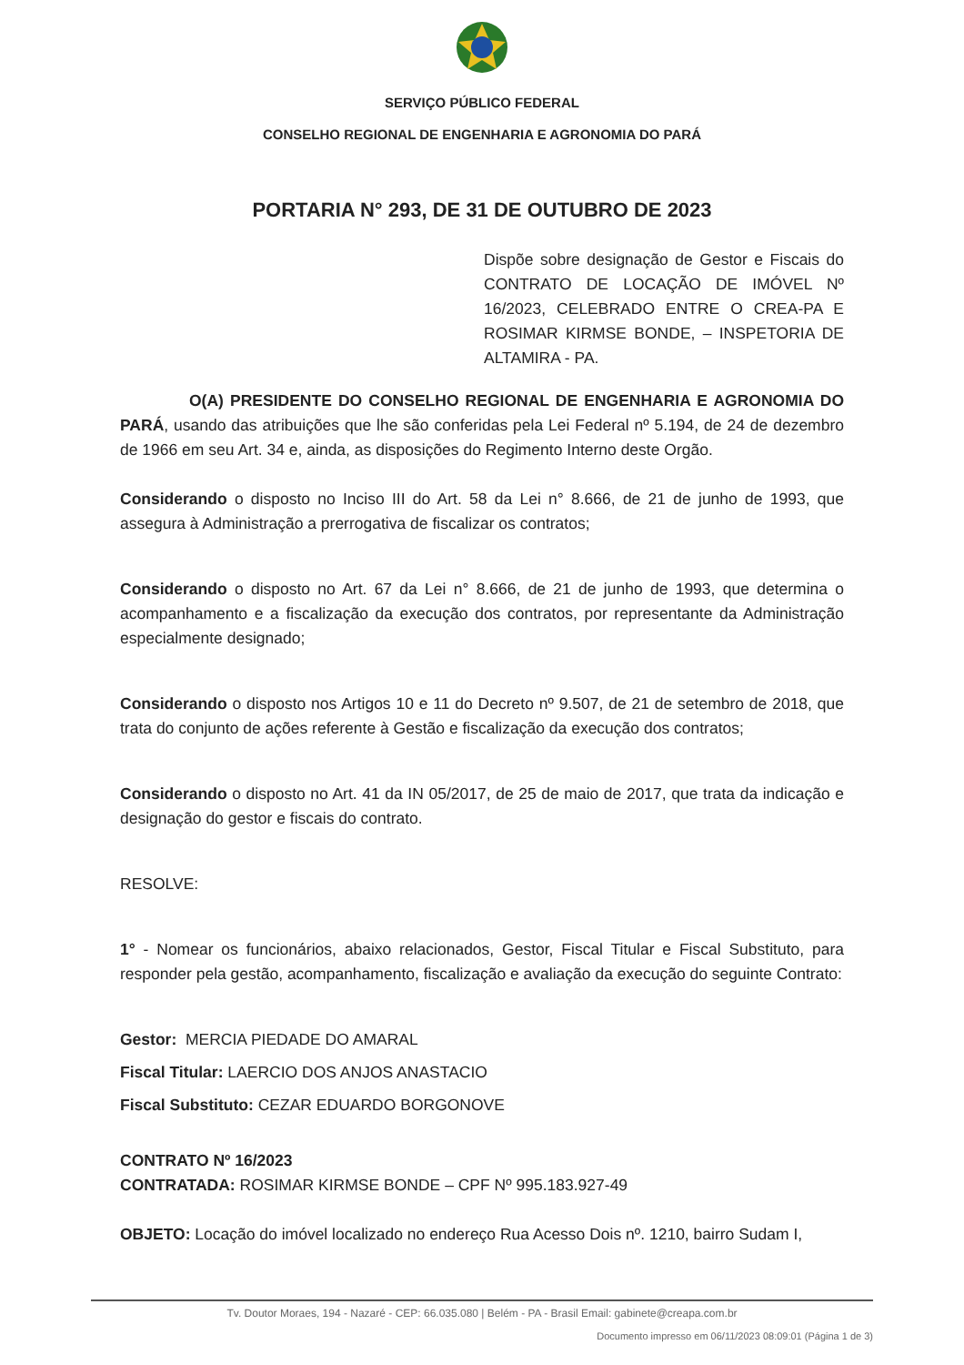SERVIÇO PÚBLICO FEDERAL
CONSELHO REGIONAL DE ENGENHARIA E AGRONOMIA DO PARÁ
PORTARIA N° 293, DE 31 DE OUTUBRO DE 2023
Dispõe sobre designação de Gestor e Fiscais do CONTRATO DE LOCAÇÃO DE IMÓVEL Nº 16/2023, CELEBRADO ENTRE O CREA-PA E ROSIMAR KIRMSE BONDE, – INSPETORIA DE ALTAMIRA - PA.
O(A) PRESIDENTE DO CONSELHO REGIONAL DE ENGENHARIA E AGRONOMIA DO PARÁ, usando das atribuições que lhe são conferidas pela Lei Federal nº 5.194, de 24 de dezembro de 1966 em seu Art. 34 e, ainda, as disposições do Regimento Interno deste Orgão.
Considerando o disposto no Inciso III do Art. 58 da Lei n° 8.666, de 21 de junho de 1993, que assegura à Administração a prerrogativa de fiscalizar os contratos;
Considerando o disposto no Art. 67 da Lei n° 8.666, de 21 de junho de 1993, que determina o acompanhamento e a fiscalização da execução dos contratos, por representante da Administração especialmente designado;
Considerando o disposto nos Artigos 10 e 11 do Decreto nº 9.507, de 21 de setembro de 2018, que trata do conjunto de ações referente à Gestão e fiscalização da execução dos contratos;
Considerando o disposto no Art. 41 da IN 05/2017, de 25 de maio de 2017, que trata da indicação e designação do gestor e fiscais do contrato.
RESOLVE:
1° - Nomear os funcionários, abaixo relacionados, Gestor, Fiscal Titular e Fiscal Substituto, para responder pela gestão, acompanhamento, fiscalização e avaliação da execução do seguinte Contrato:
Gestor: MERCIA PIEDADE DO AMARAL
Fiscal Titular: LAERCIO DOS ANJOS ANASTACIO
Fiscal Substituto: CEZAR EDUARDO BORGONOVE
CONTRATO Nº 16/2023
CONTRATADA: ROSIMAR KIRMSE BONDE – CPF Nº 995.183.927-49
OBJETO: Locação do imóvel localizado no endereço Rua Acesso Dois nº. 1210, bairro Sudam I,
Tv. Doutor Moraes, 194 - Nazaré - CEP: 66.035.080 | Belém - PA - Brasil Email: gabinete@creapa.com.br
Documento impresso em 06/11/2023 08:09:01 (Página 1 de 3)